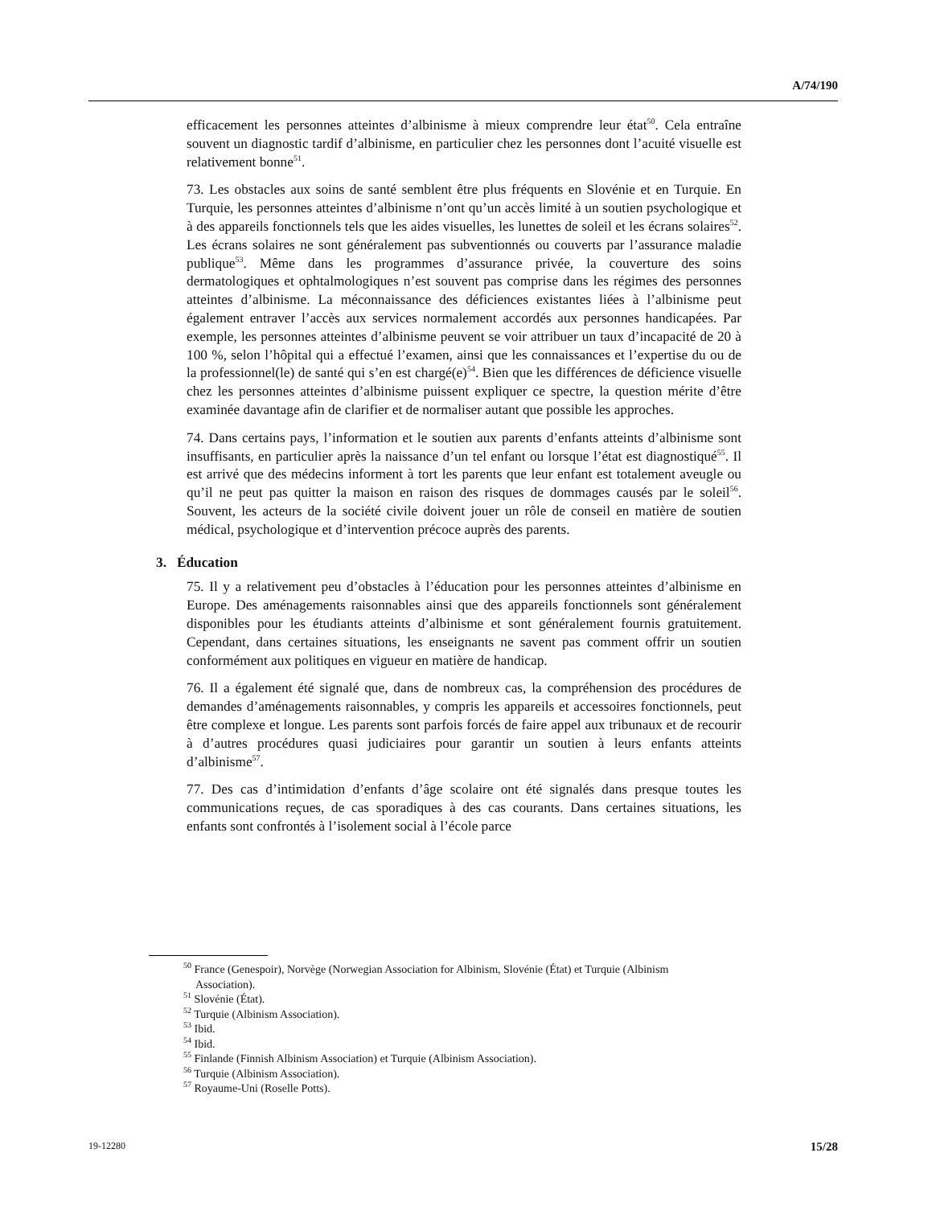A/74/190
efficacement les personnes atteintes d’albinisme à mieux comprendre leur état<sup>50</sup>. Cela entraîne souvent un diagnostic tardif d’albinisme, en particulier chez les personnes dont l’acuité visuelle est relativement bonne<sup>51</sup>.
73. Les obstacles aux soins de santé semblent être plus fréquents en Slovénie et en Turquie. En Turquie, les personnes atteintes d’albinisme n’ont qu’un accès limité à un soutien psychologique et à des appareils fonctionnels tels que les aides visuelles, les lunettes de soleil et les écrans solaires<sup>52</sup>. Les écrans solaires ne sont généralement pas subventionnés ou couverts par l’assurance maladie publique<sup>53</sup>. Même dans les programmes d’assurance privée, la couverture des soins dermatologiques et ophtalmologiques n’est souvent pas comprise dans les régimes des personnes atteintes d’albinisme. La méconnaissance des déficiences existantes liées à l’albinisme peut également entraver l’accès aux services normalement accordés aux personnes handicapées. Par exemple, les personnes atteintes d’albinisme peuvent se voir attribuer un taux d’incapacité de 20 à 100 %, selon l’hôpital qui a effectué l’examen, ainsi que les connaissances et l’expertise du ou de la professionnel(le) de santé qui s’en est chargé(e)<sup>54</sup>. Bien que les différences de déficience visuelle chez les personnes atteintes d’albinisme puissent expliquer ce spectre, la question mérite d’être examinée davantage afin de clarifier et de normaliser autant que possible les approches.
74. Dans certains pays, l’information et le soutien aux parents d’enfants atteints d’albinisme sont insuffisants, en particulier après la naissance d’un tel enfant ou lorsque l’état est diagnostiqué<sup>55</sup>. Il est arrivé que des médecins informent à tort les parents que leur enfant est totalement aveugle ou qu’il ne peut pas quitter la maison en raison des risques de dommages causés par le soleil<sup>56</sup>. Souvent, les acteurs de la société civile doivent jouer un rôle de conseil en matière de soutien médical, psychologique et d’intervention précoce auprès des parents.
3. Éducation
75. Il y a relativement peu d’obstacles à l’éducation pour les personnes atteintes d’albinisme en Europe. Des aménagements raisonnables ainsi que des appareils fonctionnels sont généralement disponibles pour les étudiants atteints d’albinisme et sont généralement fournis gratuitement. Cependant, dans certaines situations, les enseignants ne savent pas comment offrir un soutien conformément aux politiques en vigueur en matière de handicap.
76. Il a également été signalé que, dans de nombreux cas, la compréhension des procédures de demandes d’aménagements raisonnables, y compris les appareils et accessoires fonctionnels, peut être complexe et longue. Les parents sont parfois forcés de faire appel aux tribunaux et de recourir à d’autres procédures quasi judiciaires pour garantir un soutien à leurs enfants atteints d’albinisme<sup>57</sup>.
77. Des cas d’intimidation d’enfants d’âge scolaire ont été signalés dans presque toutes les communications reçues, de cas sporadiques à des cas courants. Dans certaines situations, les enfants sont confrontés à l’isolement social à l’école parce
<sup>50</sup> France (Genespoir), Norvège (Norwegian Association for Albinism, Slovénie (État) et Turquie (Albinism Association).
<sup>51</sup> Slovénie (État).
<sup>52</sup> Turquie (Albinism Association).
<sup>53</sup> Ibid.
<sup>54</sup> Ibid.
<sup>55</sup> Finlande (Finnish Albinism Association) et Turquie (Albinism Association).
<sup>56</sup> Turquie (Albinism Association).
<sup>57</sup> Royaume-Uni (Roselle Potts).
19-12280 15/28